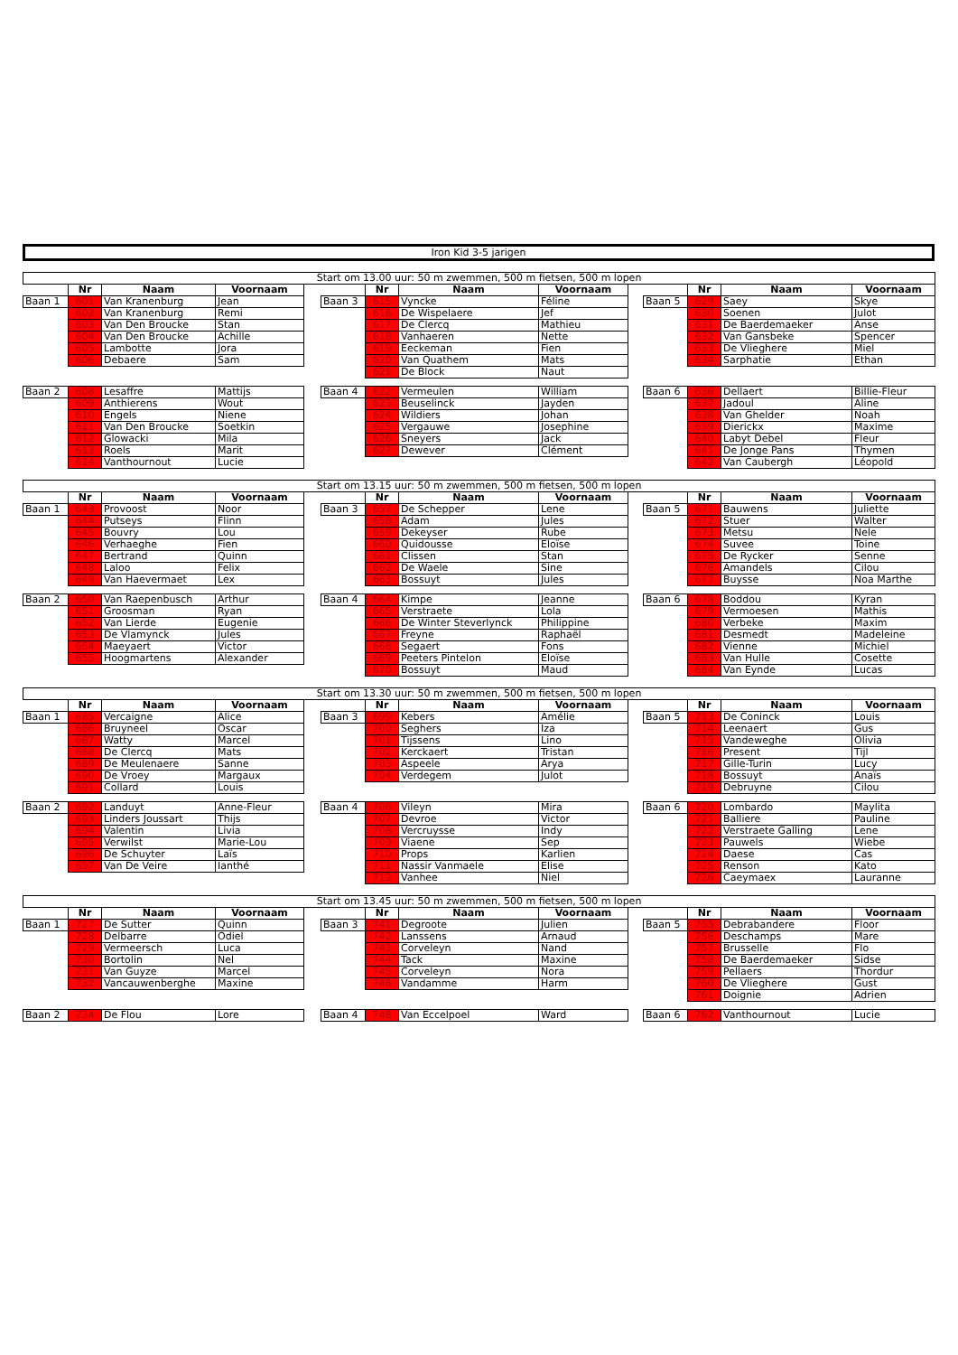Iron Kid 3-5 jarigen
| Start om 13.00 uur: 50 m zwemmen, 500 m fietsen, 500 m lopen | | | | | | | | | | | | | |
| --- | --- | --- | --- | --- | --- | --- | --- | --- | --- | --- | --- | --- | --- |
| | Nr | Naam | Voornaam | | | Nr | Naam | Voornaam | | | Nr | Naam | Voornaam |
| Baan 1 | 601 | Van Kranenburg | Jean | | Baan 3 | 615 | Vyncke | Féline | | Baan 5 | 629 | Saey | Skye |
| | 602 | Van Kranenburg | Remi | | | 616 | De Wispelaere | Jef | | | 630 | Soenen | Julot |
| | 603 | Van Den Broucke | Stan | | | 617 | De Clercq | Mathieu | | | 631 | De Baerdemaeker | Anse |
| | 604 | Van Den Broucke | Achille | | | 618 | Vanhaeren | Nette | | | 632 | Van Gansbeke | Spencer |
| | 605 | Lambotte | Jora | | | 619 | Eeckeman | Fien | | | 633 | De Vlieghere | Miel |
| | 606 | Debaere | Sam | | | 620 | Van Quathem | Mats | | | 634 | Sarphatie | Ethan |
| | | | | | | 621 | De Block | Naut | | | | | |
| Baan 2 | 608 | Lesaffre | Mattijs | | Baan 4 | 622 | Vermeulen | William | | Baan 6 | 636 | Dellaert | Billie-Fleur |
| | 609 | Anthierens | Wout | | | 623 | Beuselinck | Jayden | | | 637 | Jadoul | Aline |
| | 610 | Engels | Niene | | | 624 | Wildiers | Johan | | | 638 | Van Ghelder | Noah |
| | 611 | Van Den Broucke | Soetkin | | | 625 | Vergauwe | Josephine | | | 639 | Dierickx | Maxime |
| | 612 | Glowacki | Mila | | | 626 | Sneyers | Jack | | | 640 | Labyt Debel | Fleur |
| | 613 | Roels | Marit | | | 627 | Dewever | Clément | | | 641 | De Jonge Pans | Thymen |
| | 614 | Vanthournout | Lucie | | | | | | | | 642 | Van Caubergh | Léopold |
| Start om 13.15 uur: 50 m zwemmen, 500 m fietsen, 500 m lopen | | | | | | | | | | | | | |
| --- | --- | --- | --- | --- | --- | --- | --- | --- | --- | --- | --- | --- | --- |
| | Nr | Naam | Voornaam | | | Nr | Naam | Voornaam | | | Nr | Naam | Voornaam |
| Baan 1 | 643 | Provoost | Noor | | Baan 3 | 657 | De Schepper | Lene | | Baan 5 | 671 | Bauwens | Juliette |
| | 644 | Putseys | Flinn | | | 658 | Adam | Jules | | | 672 | Stuer | Walter |
| | 645 | Bouvry | Lou | | | 659 | Dekeyser | Rube | | | 673 | Metsu | Nele |
| | 646 | Verhaeghe | Fien | | | 660 | Quidousse | Eloïse | | | 674 | Suvee | Toine |
| | 647 | Bertrand | Quinn | | | 661 | Clissen | Stan | | | 675 | De Rycker | Senne |
| | 648 | Laloo | Felix | | | 662 | De Waele | Sine | | | 676 | Amandels | Cilou |
| | 649 | Van Haevermaet | Lex | | | 663 | Bossuyt | Jules | | | 677 | Buysse | Noa Marthe |
| Baan 2 | 650 | Van Raepenbusch | Arthur | | Baan 4 | 664 | Kimpe | Jeanne | | Baan 6 | 678 | Boddou | Kyran |
| | 651 | Groosman | Ryan | | | 665 | Verstraete | Lola | | | 679 | Vermoesen | Mathis |
| | 652 | Van Lierde | Eugenie | | | 666 | De Winter Steverlynck | Philippine | | | 680 | Verbeke | Maxim |
| | 653 | De Vlamynck | Jules | | | 667 | Freyne | Raphaël | | | 681 | Desmedt | Madeleine |
| | 654 | Maeyaert | Victor | | | 668 | Segaert | Fons | | | 682 | Vienne | Michiel |
| | 655 | Hoogmartens | Alexander | | | 669 | Peeters Pintelon | Eloïse | | | 683 | Van Hulle | Cosette |
| | | | | | | 670 | Bossuyt | Maud | | | 684 | Van Eynde | Lucas |
| Start om 13.30 uur: 50 m zwemmen, 500 m fietsen, 500 m lopen | | | | | | | | | | | | | |
| --- | --- | --- | --- | --- | --- | --- | --- | --- | --- | --- | --- | --- | --- |
| | Nr | Naam | Voornaam | | | Nr | Naam | Voornaam | | | Nr | Naam | Voornaam |
| Baan 1 | 685 | Vercaigne | Alice | | Baan 3 | 699 | Kebers | Amélie | | Baan 5 | 713 | De Coninck | Louis |
| | 686 | Bruyneel | Oscar | | | 700 | Seghers | Iza | | | 714 | Leenaert | Gus |
| | 687 | Watty | Marcel | | | 701 | Tijssens | Lino | | | 715 | Vandeweghe | Olivia |
| | 688 | De Clercq | Mats | | | 702 | Kerckaert | Tristan | | | 716 | Present | Tijl |
| | 689 | De Meulenaere | Sanne | | | 703 | Aspeele | Arya | | | 717 | Gille-Turin | Lucy |
| | 690 | De Vroey | Margaux | | | 704 | Verdegem | Julot | | | 718 | Bossuyt | Anaïs |
| | 691 | Collard | Louis | | | | | | | | 719 | Debruyne | Cilou |
| Baan 2 | 692 | Landuyt | Anne-Fleur | | Baan 4 | 706 | Vileyn | Mira | | Baan 6 | 720 | Lombardo | Maylita |
| | 693 | Linders Joussart | Thijs | | | 707 | Devroe | Victor | | | 721 | Balliere | Pauline |
| | 694 | Valentin | Livia | | | 708 | Vercruysse | Indy | | | 722 | Verstraete Galling | Lene |
| | 695 | Verwilst | Marie-Lou | | | 709 | Viaene | Sep | | | 723 | Pauwels | Wiebe |
| | 696 | De Schuyter | Laïs | | | 710 | Props | Karlien | | | 724 | Daese | Cas |
| | 697 | Van De Veire | Ianthé | | | 711 | Nassir Vanmaele | Elise | | | 725 | Renson | Kato |
| | | | | | | 712 | Vanhee | Niel | | | 726 | Caeymaex | Lauranne |
| Start om 13.45 uur: 50 m zwemmen, 500 m fietsen, 500 m lopen | | | | | | | | | | | | | |
| --- | --- | --- | --- | --- | --- | --- | --- | --- | --- | --- | --- | --- | --- |
| | Nr | Naam | Voornaam | | | Nr | Naam | Voornaam | | | Nr | Naam | Voornaam |
| Baan 1 | 727 | De Sutter | Quinn | | Baan 3 | 741 | Degroote | Julien | | Baan 5 | 755 | Debrabandere | Floor |
| | 728 | Delbarre | Odiel | | | 742 | Lanssens | Arnaud | | | 756 | Deschamps | Mare |
| | 729 | Vermeersch | Luca | | | 743 | Corveleyn | Nand | | | 757 | Brusselle | Flo |
| | 730 | Bortolin | Nel | | | 744 | Tack | Maxine | | | 758 | De Baerdemaeker | Sidse |
| | 731 | Van Guyze | Marcel | | | 745 | Corveleyn | Nora | | | 759 | Pellaers | Thordur |
| | 732 | Vancauwenberghe | Maxine | | | 746 | Vandamme | Harm | | | 760 | De Vlieghere | Gust |
| | | | | | | | | | | | 761 | Doignie | Adrien |
| Baan 2 | 734 | De Flou | Lore | | Baan 4 | 748 | Van Eccelpoel | Ward | | Baan 6 | 762 | Vanthournout | Lucie |